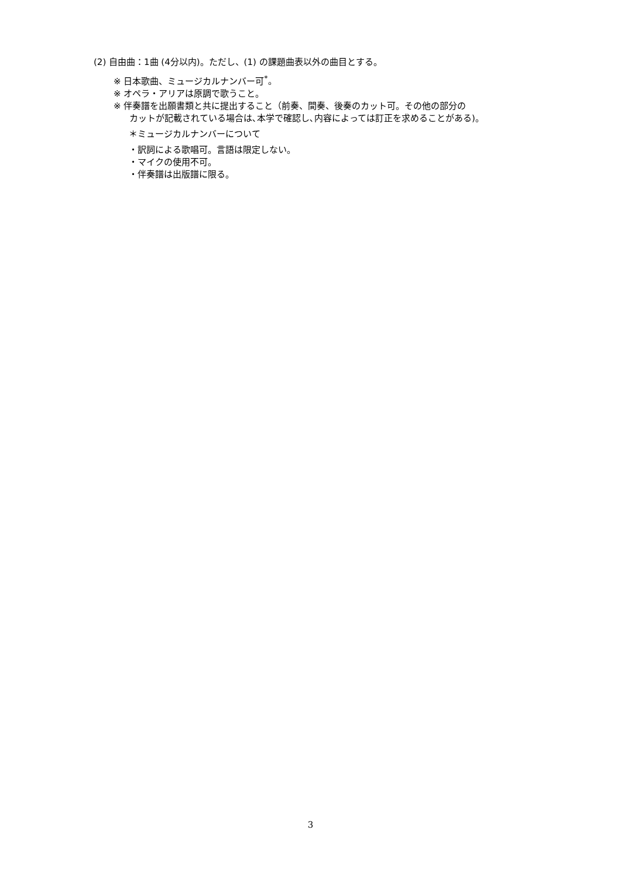(2) 自由曲：1曲 (4分以内)。ただし、(1) の課題曲表以外の曲目とする。
※ 日本歌曲、ミュージカルナンバー可<sup>*</sup>。
※ オペラ・アリアは原調で歌うこと。
※ 伴奏譜を出願書類と共に提出すること（前奏、間奏、後奏のカット可。その他の部分の
カットが記載されている場合は､本学で確認し､内容によっては訂正を求めることがある)。
＊ミュージカルナンバーについて
・訳詞による歌唱可。言語は限定しない。
・マイクの使用不可。
・伴奏譜は出版譜に限る。
3